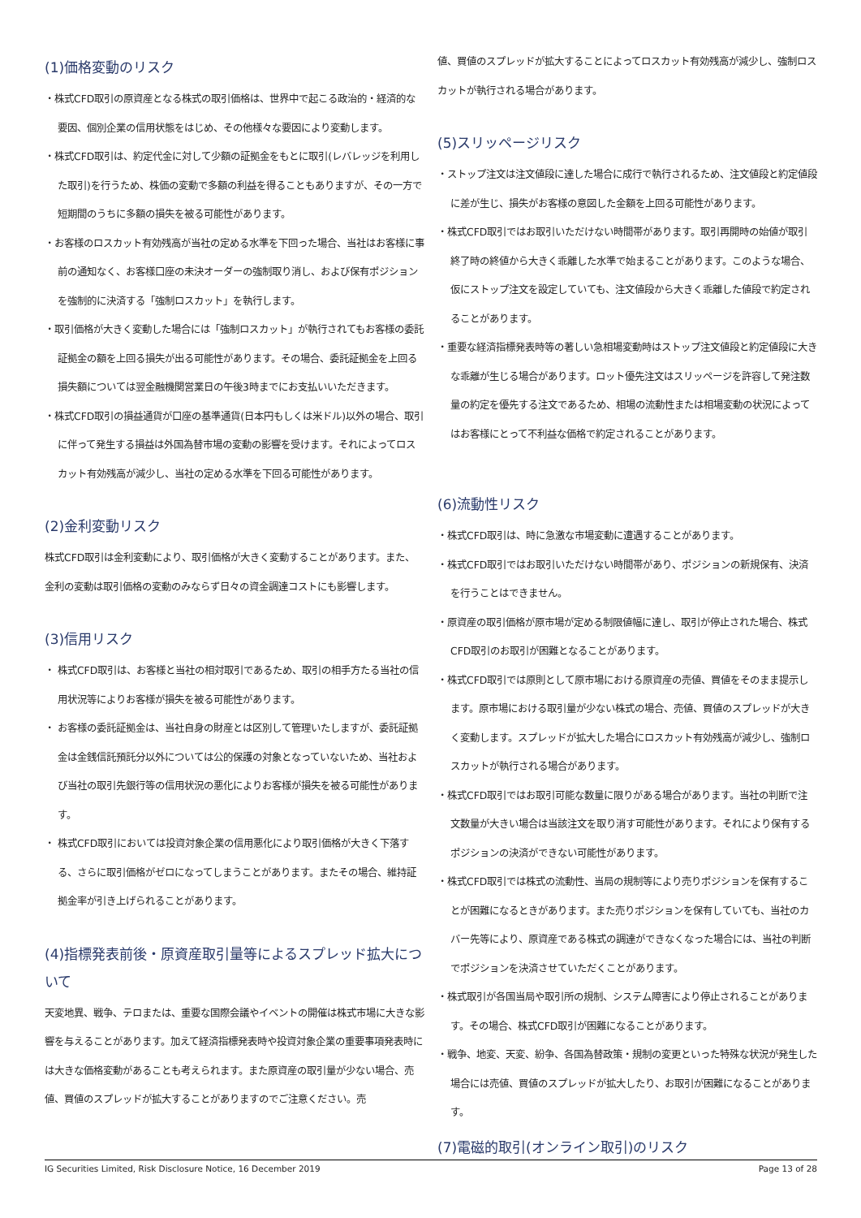(1)価格変動のリスク
・株式CFD取引の原資産となる株式の取引価格は、世界中で起こる政治的・経済的な要因、個別企業の信用状態をはじめ、その他様々な要因により変動します。
・株式CFD取引は、約定代金に対して少額の証拠金をもとに取引(レバレッジを利用した取引)を行うため、株価の変動で多額の利益を得ることもありますが、その一方で短期間のうちに多額の損失を被る可能性があります。
・お客様のロスカット有効残高が当社の定める水準を下回った場合、当社はお客様に事前の通知なく、お客様口座の未決オーダーの強制取り消し、および保有ポジションを強制的に決済する「強制ロスカット」を執行します。
・取引価格が大きく変動した場合には「強制ロスカット」が執行されてもお客様の委託証拠金の額を上回る損失が出る可能性があります。その場合、委託証拠金を上回る損失額については翌金融機関営業日の午後3時までにお支払いいただきます。
・株式CFD取引の損益通貨が口座の基準通貨(日本円もしくは米ドル)以外の場合、取引に伴って発生する損益は外国為替市場の変動の影響を受けます。それによってロスカット有効残高が減少し、当社の定める水準を下回る可能性があります。
(2)金利変動リスク
株式CFD取引は金利変動により、取引価格が大きく変動することがあります。また、金利の変動は取引価格の変動のみならず日々の資金調達コストにも影響します。
(3)信用リスク
・ 株式CFD取引は、お客様と当社の相対取引であるため、取引の相手方たる当社の信用状況等によりお客様が損失を被る可能性があります。
・ お客様の委託証拠金は、当社自身の財産とは区別して管理いたしますが、委託証拠金は金銭信託預託分以外については公的保護の対象となっていないため、当社および当社の取引先銀行等の信用状況の悪化によりお客様が損失を被る可能性があります。
・ 株式CFD取引においては投資対象企業の信用悪化により取引価格が大きく下落する、さらに取引価格がゼロになってしまうことがあります。またその場合、維持証拠金率が引き上げられることがあります。
(4)指標発表前後・原資産取引量等によるスプレッド拡大について
天変地異、戦争、テロまたは、重要な国際会議やイベントの開催は株式市場に大きな影響を与えることがあります。加えて経済指標発表時や投資対象企業の重要事項発表時には大きな価格変動があることも考えられます。また原資産の取引量が少ない場合、売値、買値のスプレッドが拡大することがありますのでご注意ください。売
値、買値のスプレッドが拡大することによってロスカット有効残高が減少し、強制ロスカットが執行される場合があります。
(5)スリッページリスク
・ストップ注文は注文値段に達した場合に成行で執行されるため、注文値段と約定値段に差が生じ、損失がお客様の意図した金額を上回る可能性があります。
・株式CFD取引ではお取引いただけない時間帯があります。取引再開時の始値が取引終了時の終値から大きく乖離した水準で始まることがあります。このような場合、仮にストップ注文を設定していても、注文値段から大きく乖離した値段で約定されることがあります。
・重要な経済指標発表時等の著しい急相場変動時はストップ注文値段と約定値段に大きな乖離が生じる場合があります。ロット優先注文はスリッページを許容して発注数量の約定を優先する注文であるため、相場の流動性または相場変動の状況によってはお客様にとって不利益な価格で約定されることがあります。
(6)流動性リスク
・株式CFD取引は、時に急激な市場変動に遭遇することがあります。
・株式CFD取引ではお取引いただけない時間帯があり、ポジションの新規保有、決済を行うことはできません。
・原資産の取引価格が原市場が定める制限値幅に達し、取引が停止された場合、株式CFD取引のお取引が困難となることがあります。
・株式CFD取引では原則として原市場における原資産の売値、買値をそのまま提示します。原市場における取引量が少ない株式の場合、売値、買値のスプレッドが大きく変動します。スプレッドが拡大した場合にロスカット有効残高が減少し、強制ロスカットが執行される場合があります。
・株式CFD取引ではお取引可能な数量に限りがある場合があります。当社の判断で注文数量が大きい場合は当該注文を取り消す可能性があります。それにより保有するポジションの決済ができない可能性があります。
・株式CFD取引では株式の流動性、当局の規制等により売りポジションを保有することが困難になるときがあります。また売りポジションを保有していても、当社のカバー先等により、原資産である株式の調達ができなくなった場合には、当社の判断でポジションを決済させていただくことがあります。
・株式取引が各国当局や取引所の規制、システム障害により停止されることがあります。その場合、株式CFD取引が困難になることがあります。
・戦争、地変、天変、紛争、各国為替政策・規制の変更といった特殊な状況が発生した場合には売値、買値のスプレッドが拡大したり、お取引が困難になることがあります。
(7)電磁的取引(オンライン取引)のリスク
IG Securities Limited, Risk Disclosure Notice, 16 December 2019 Page 13 of 28